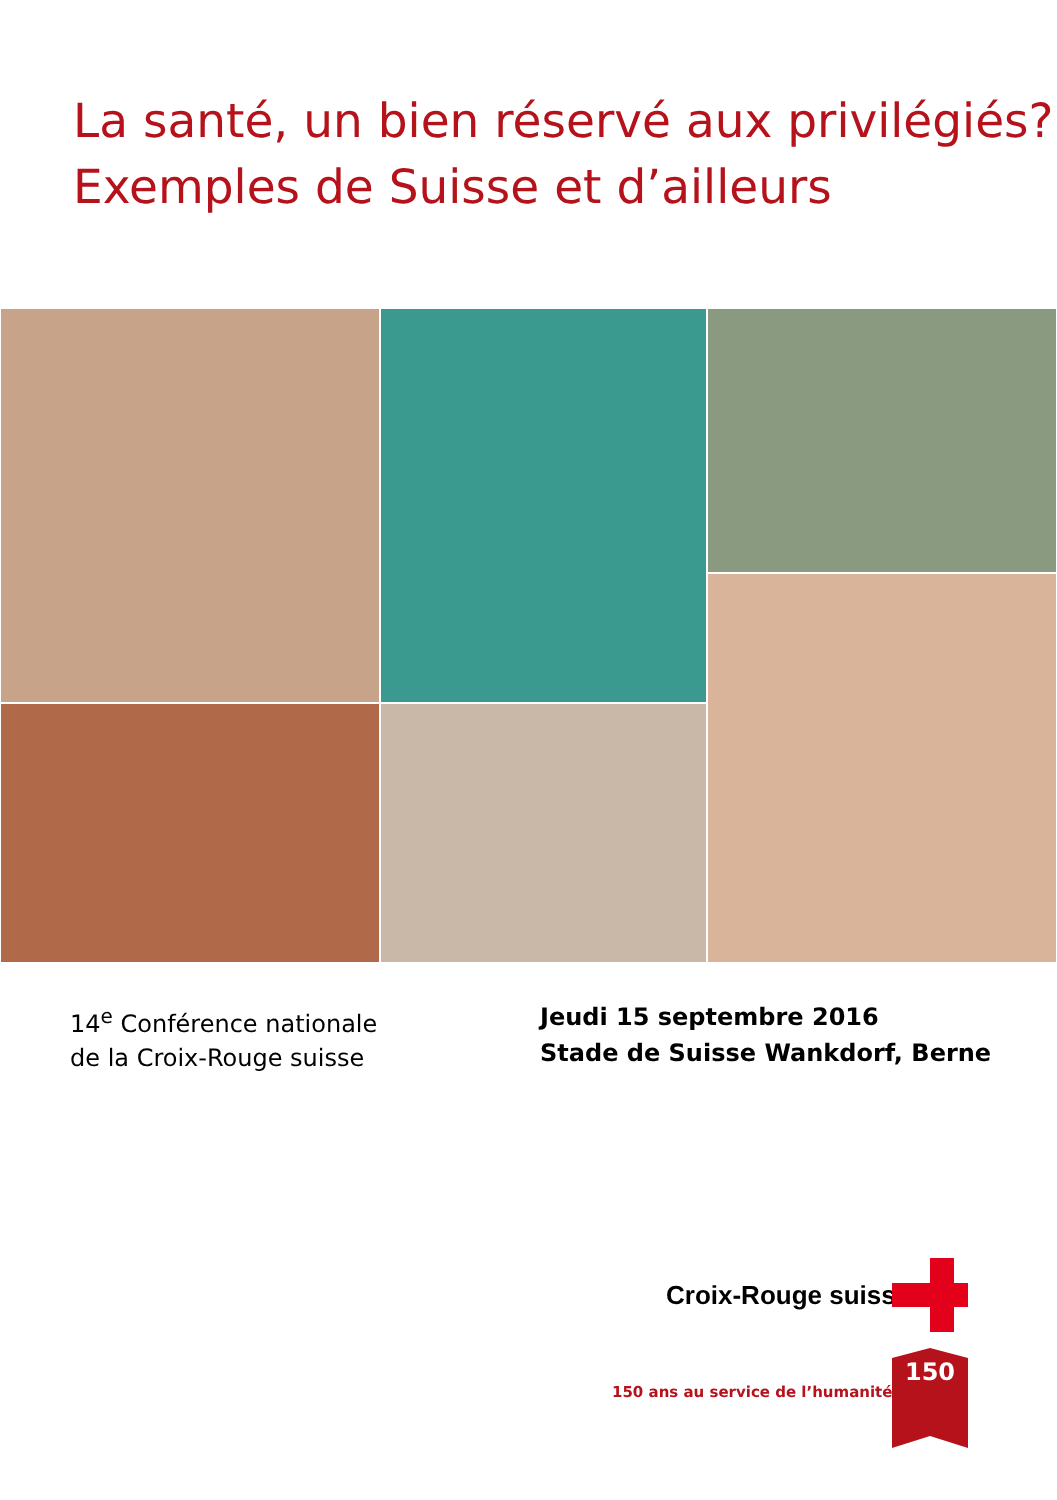La santé, un bien réservé aux privilégiés?
Exemples de Suisse et d’ailleurs
14<sup>e</sup> Conférence nationale
de la Croix-Rouge suisse
Jeudi 15 septembre 2016
Stade de Suisse Wankdorf, Berne
Croix-Rouge suisse
150 ans au service de l’humanité
150